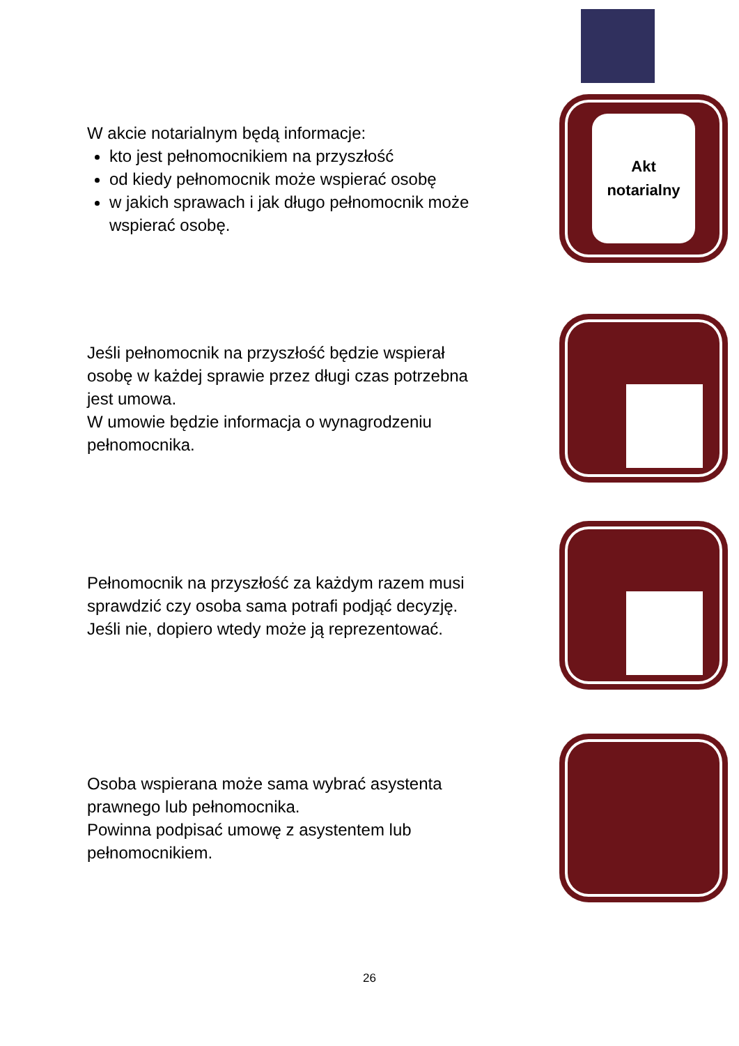W akcie notarialnym będą informacje:
kto jest pełnomocnikiem na przyszłość
od kiedy pełnomocnik może wspierać osobę
w jakich sprawach i jak długo pełnomocnik może wspierać osobę.
Akt
notarialny
Jeśli pełnomocnik na przyszłość będzie wspierał osobę w każdej sprawie przez długi czas potrzebna jest umowa.
W umowie będzie informacja o wynagrodzeniu pełnomocnika.
Pełnomocnik na przyszłość za każdym razem musi sprawdzić czy osoba sama potrafi podjąć decyzję. Jeśli nie, dopiero wtedy może ją reprezentować.
Osoba wspierana może sama wybrać asystenta prawnego lub pełnomocnika.
Powinna podpisać umowę z asystentem lub pełnomocnikiem.
26